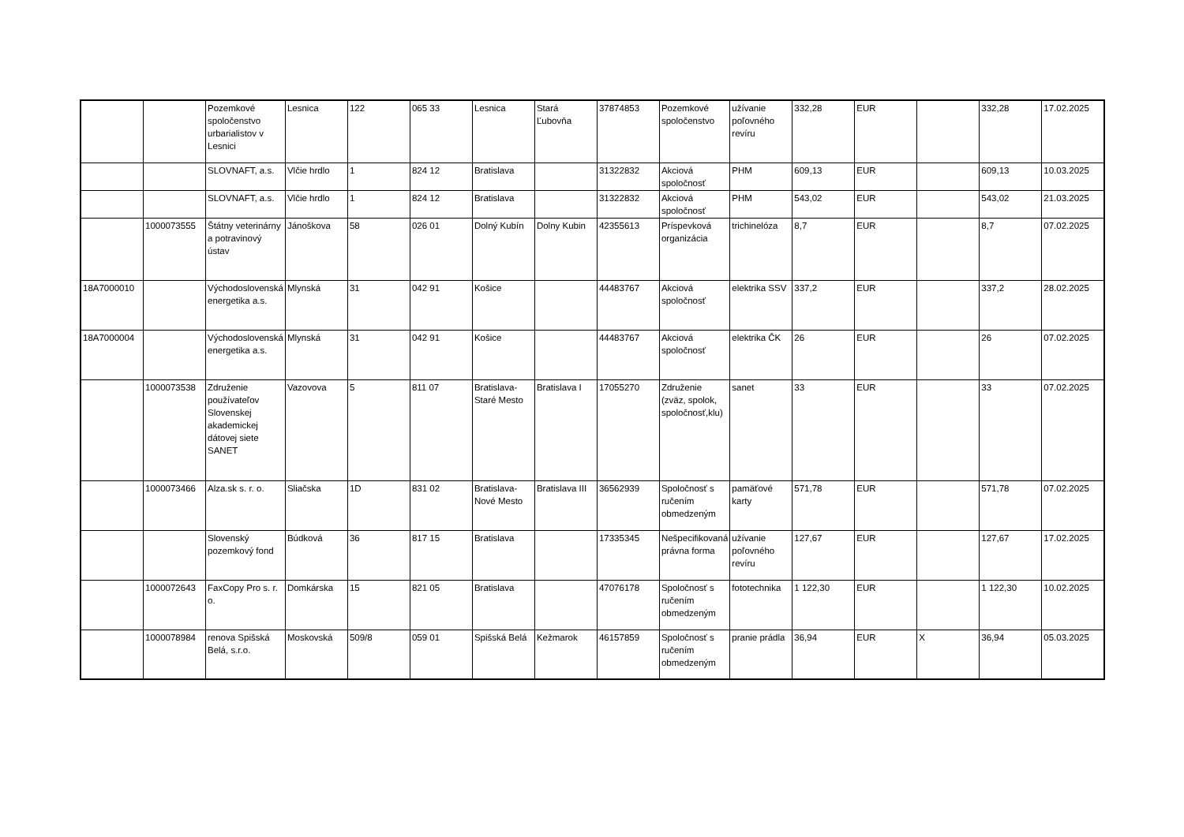| | | Pozemkové spoločenstvo urbarialistov v Lesnici | Lesnica | 122 | 065 33 | Lesnica | Stará Ľubovňa | 37874853 | Pozemkové spoločenstvo | užívanie poľovného revíru | 332,28 | EUR | | 332,28 | 17.02.2025 |
| | | SLOVNAFT, a.s. | Vlčie hrdlo | 1 | 824 12 | Bratislava | | 31322832 | Akciová spoločnosť | PHM | 609,13 | EUR | | 609,13 | 10.03.2025 |
| | | SLOVNAFT, a.s. | Vlčie hrdlo | 1 | 824 12 | Bratislava | | 31322832 | Akciová spoločnosť | PHM | 543,02 | EUR | | 543,02 | 21.03.2025 |
| | 1000073555 | Štátny veterinárny a potravinový ústav | Jánoškova | 58 | 026 01 | Dolný Kubín | Dolny Kubin | 42355613 | Príspevková organizácia | trichinelóza | 8,7 | EUR | | 8,7 | 07.02.2025 |
| 18A7000010 | | Východoslovenská energetika a.s. | Mlynská | 31 | 042 91 | Košice | | 44483767 | Akciová spoločnosť | elektrika SSV | 337,2 | EUR | | 337,2 | 28.02.2025 |
| 18A7000004 | | Východoslovenská energetika a.s. | Mlynská | 31 | 042 91 | Košice | | 44483767 | Akciová spoločnosť | elektrika ČK | 26 | EUR | | 26 | 07.02.2025 |
| | 1000073538 | Združenie používateľov Slovenskej akademickej dátovej siete SANET | Vazovova | 5 | 811 07 | Bratislava-Staré Mesto | Bratislava I | 17055270 | Združenie (zväz, spolok, spoločnosť,klu) | sanet | 33 | EUR | | 33 | 07.02.2025 |
| | 1000073466 | Alza.sk s. r. o. | Sliačska | 1D | 831 02 | Bratislava-Nové Mesto | Bratislava III | 36562939 | Spoločnosť s ručením obmedzeným | pamäťové karty | 571,78 | EUR | | 571,78 | 07.02.2025 |
| | | Slovenský pozemkový fond | Búdková | 36 | 817 15 | Bratislava | | 17335345 | Nešpecifikovaná právna forma | užívanie poľovného revíru | 127,67 | EUR | | 127,67 | 17.02.2025 |
| | 1000072643 | FaxCopy Pro s. r. o. | Domkárska | 15 | 821 05 | Bratislava | | 47076178 | Spoločnosť s ručením obmedzeným | fototechnika | 1 122,30 | EUR | | 1 122,30 | 10.02.2025 |
| | 1000078984 | renova Spišská Belá, s.r.o. | Moskovská | 509/8 | 059 01 | Spišská Belá | Kežmarok | 46157859 | Spoločnosť s ručením obmedzeným | pranie prádla | 36,94 | EUR | X | 36,94 | 05.03.2025 |